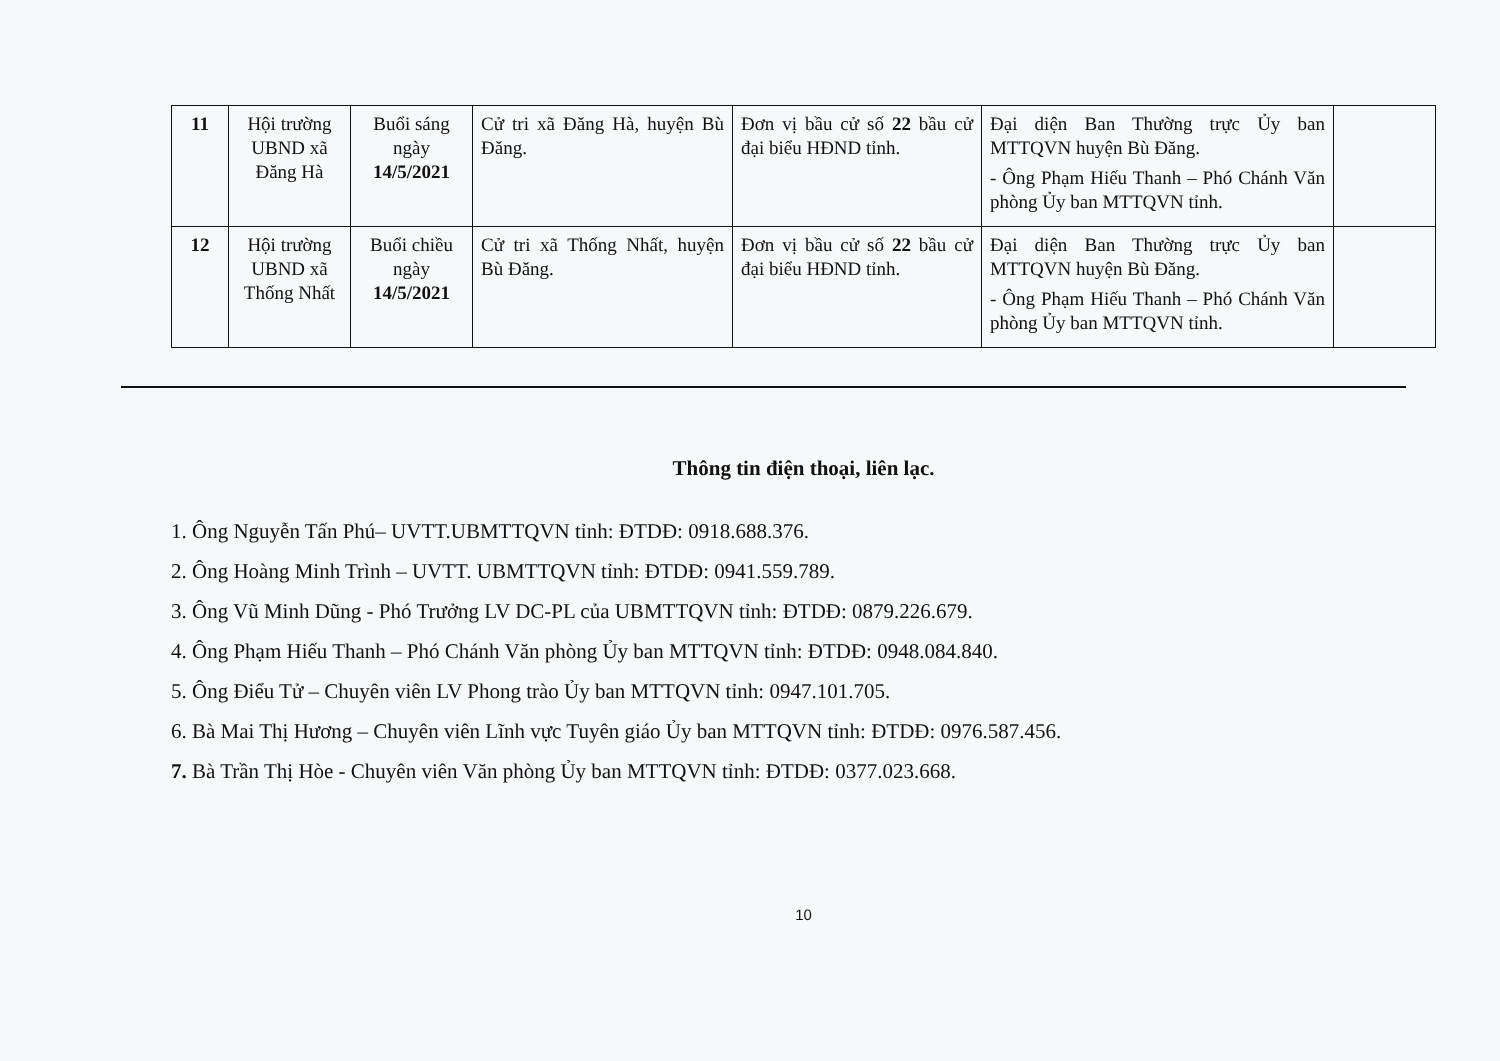| 11 | Hội trường UBND xã Đăng Hà | Buổi sáng ngày 14/5/2021 | Cử tri xã Đăng Hà, huyện Bù Đăng. | Đơn vị bầu cử số 22 bầu cử đại biểu HĐND tỉnh. | Đại diện Ban Thường trực Ủy ban MTTQVN huyện Bù Đăng. - Ông Phạm Hiếu Thanh – Phó Chánh Văn phòng Ủy ban MTTQVN tỉnh. | |
| 12 | Hội trường UBND xã Thống Nhất | Buổi chiều ngày 14/5/2021 | Cử tri xã Thống Nhất, huyện Bù Đăng. | Đơn vị bầu cử số 22 bầu cử đại biểu HĐND tỉnh. | Đại diện Ban Thường trực Ủy ban MTTQVN huyện Bù Đăng. - Ông Phạm Hiếu Thanh – Phó Chánh Văn phòng Ủy ban MTTQVN tỉnh. | |
Thông tin điện thoại, liên lạc.
1. Ông Nguyễn Tấn Phú– UVTT.UBMTTQVN tỉnh: ĐTDĐ: 0918.688.376.
2. Ông Hoàng Minh Trình – UVTT. UBMTTQVN tỉnh: ĐTDĐ: 0941.559.789.
3. Ông Vũ Minh Dũng - Phó Trưởng LV DC-PL của UBMTTQVN tỉnh: ĐTDĐ: 0879.226.679.
4. Ông Phạm Hiếu Thanh – Phó Chánh Văn phòng Ủy ban MTTQVN tỉnh: ĐTDĐ: 0948.084.840.
5. Ông Điểu Tử – Chuyên viên LV Phong trào Ủy ban MTTQVN tỉnh: 0947.101.705.
6. Bà Mai Thị Hương – Chuyên viên Lĩnh vực Tuyên giáo Ủy ban MTTQVN tỉnh: ĐTDĐ: 0976.587.456.
7. Bà Trần Thị Hòe - Chuyên viên Văn phòng Ủy ban MTTQVN tỉnh: ĐTDĐ: 0377.023.668.
10